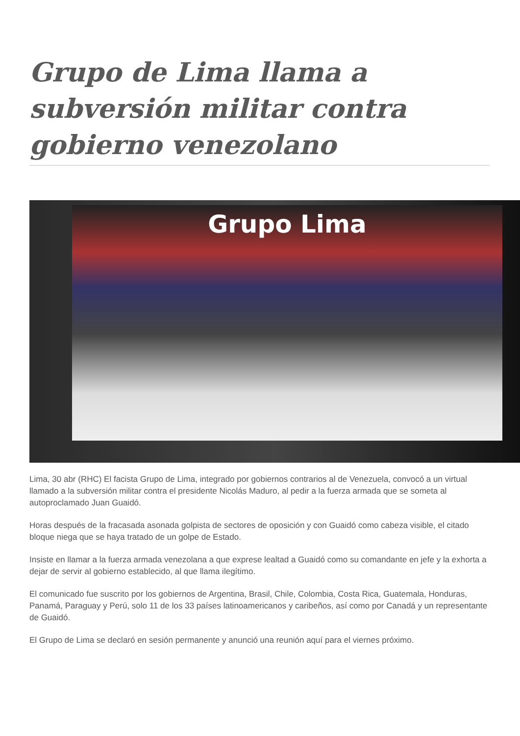Grupo de Lima llama a subversión militar contra gobierno venezolano
Grupo Lima
Lima, 30 abr (RHC) El facista Grupo de Lima, integrado por gobiernos contrarios al de Venezuela, convocó a un virtual llamado a la subversión militar contra el presidente Nicolás Maduro, al pedir a la fuerza armada que se someta al autoproclamado Juan Guaidó.
Horas después de la fracasada asonada golpista de sectores de oposición y con Guaidó como cabeza visible, el citado bloque niega que se haya tratado de un golpe de Estado.
Insiste en llamar a la fuerza armada venezolana a que exprese lealtad a Guaidó como su comandante en jefe y la exhorta a dejar de servir al gobierno establecido, al que llama ilegítimo.
El comunicado fue suscrito por los gobiernos de Argentina, Brasil, Chile, Colombia, Costa Rica, Guatemala, Honduras, Panamá, Paraguay y Perú, solo 11 de los 33 países latinoamericanos y caribeños, así como por Canadá y un representante de Guaidó.
El Grupo de Lima se declaró en sesión permanente y anunció una reunión aquí para el viernes próximo.